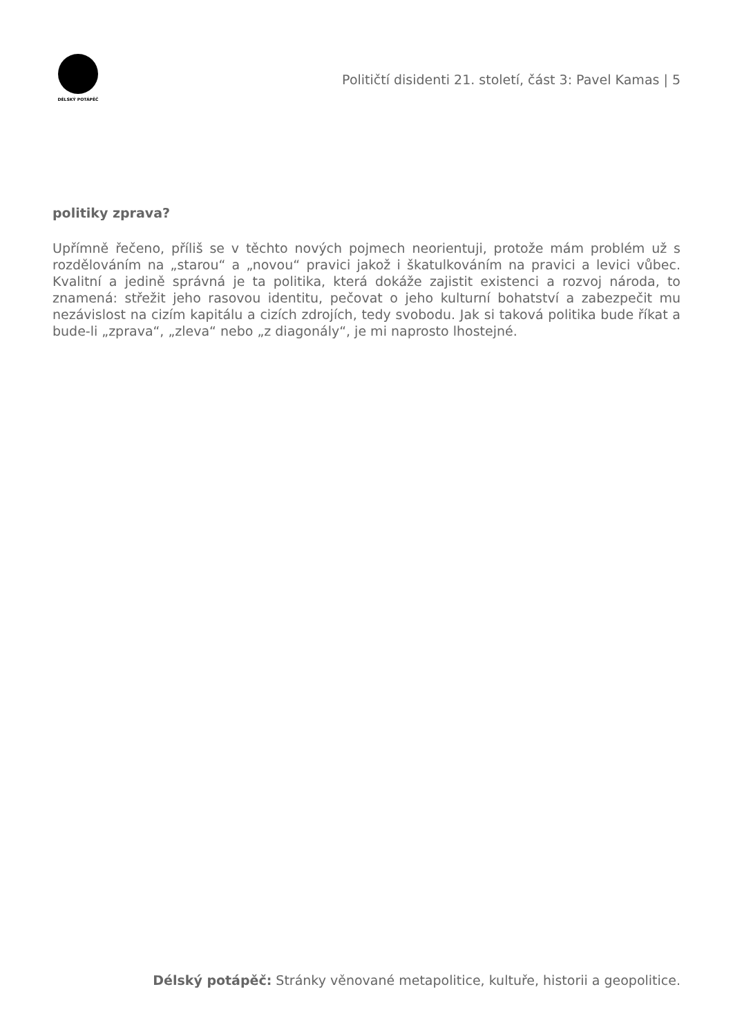DÉLSKÝ POTÁPĚČ
Političtí disidenti 21. století, část 3: Pavel Kamas | 5
politiky zprava?
Upřímně řečeno, příliš se v těchto nových pojmech neorientuji, protože mám problém už s rozdělováním na „starou“ a „novou“ pravici jakož i škatulkováním na pravici a levici vůbec. Kvalitní a jedině správná je ta politika, která dokáže zajistit existenci a rozvoj národa, to znamená: střežit jeho rasovou identitu, pečovat o jeho kulturní bohatství a zabezpečit mu nezávislost na cizím kapitálu a cizích zdrojích, tedy svobodu. Jak si taková politika bude říkat a bude-li „zprava“, „zleva“ nebo „z diagonály“, je mi naprosto lhostejné.
Délský potápěč: Stránky věnované metapolitice, kultuře, historii a geopolitice.